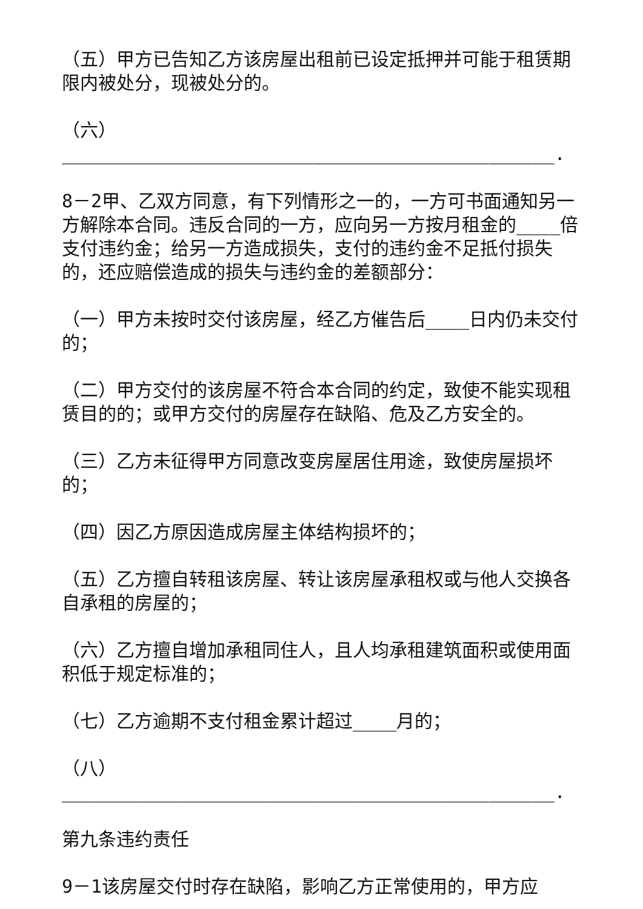（五）甲方已告知乙方该房屋出租前已设定抵押并可能于租赁期限内被处分，现被处分的。
（六）_____________________________________________.
8－2甲、乙双方同意，有下列情形之一的，一方可书面通知另一方解除本合同。违反合同的一方，应向另一方按月租金的____倍支付违约金；给另一方造成损失，支付的违约金不足抵付损失的，还应赔偿造成的损失与违约金的差额部分：
（一）甲方未按时交付该房屋，经乙方催告后____日内仍未交付的；
（二）甲方交付的该房屋不符合本合同的约定，致使不能实现租赁目的的；或甲方交付的房屋存在缺陷、危及乙方安全的。
（三）乙方未征得甲方同意改变房屋居住用途，致使房屋损坏的；
（四）因乙方原因造成房屋主体结构损坏的；
（五）乙方擅自转租该房屋、转让该房屋承租权或与他人交换各自承租的房屋的；
（六）乙方擅自增加承租同住人，且人均承租建筑面积或使用面积低于规定标准的；
（七）乙方逾期不支付租金累计超过____月的；
（八）_____________________________________________.
第九条违约责任
9－1该房屋交付时存在缺陷，影响乙方正常使用的，甲方应